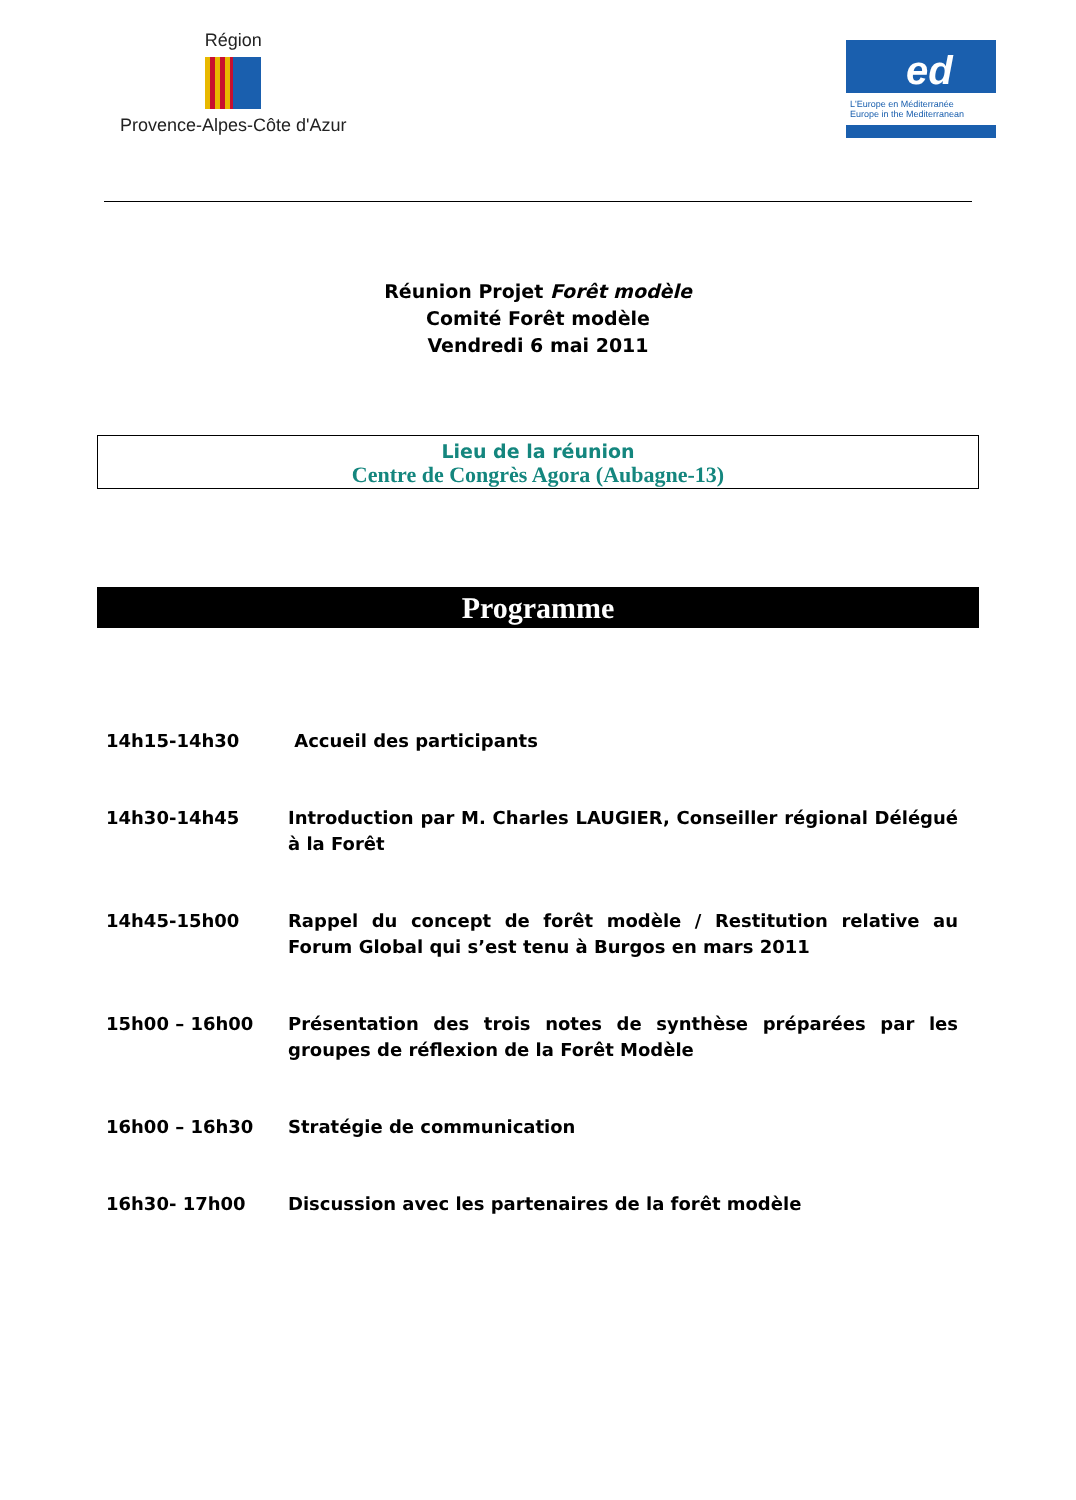Région
Provence-Alpes-Côte d'Azur
ed
L'Europe en Méditerranée
Europe in the Mediterranean
Réunion Projet Forêt modèle
Comité Forêt modèle
Vendredi 6 mai 2011
Lieu de la réunion
Centre de Congrès Agora (Aubagne-13)
Programme
| 14h15-14h30 | Accueil des participants |
| 14h30-14h45 | Introduction par M. Charles LAUGIER, Conseiller régional Délégué à la Forêt |
| 14h45-15h00 | Rappel du concept de forêt modèle / Restitution relative au Forum Global qui s’est tenu à Burgos en mars 2011 |
| 15h00 – 16h00 | Présentation des trois notes de synthèse préparées par les groupes de réflexion de la Forêt Modèle |
| 16h00 – 16h30 | Stratégie de communication |
| 16h30- 17h00 | Discussion avec les partenaires de la forêt modèle |